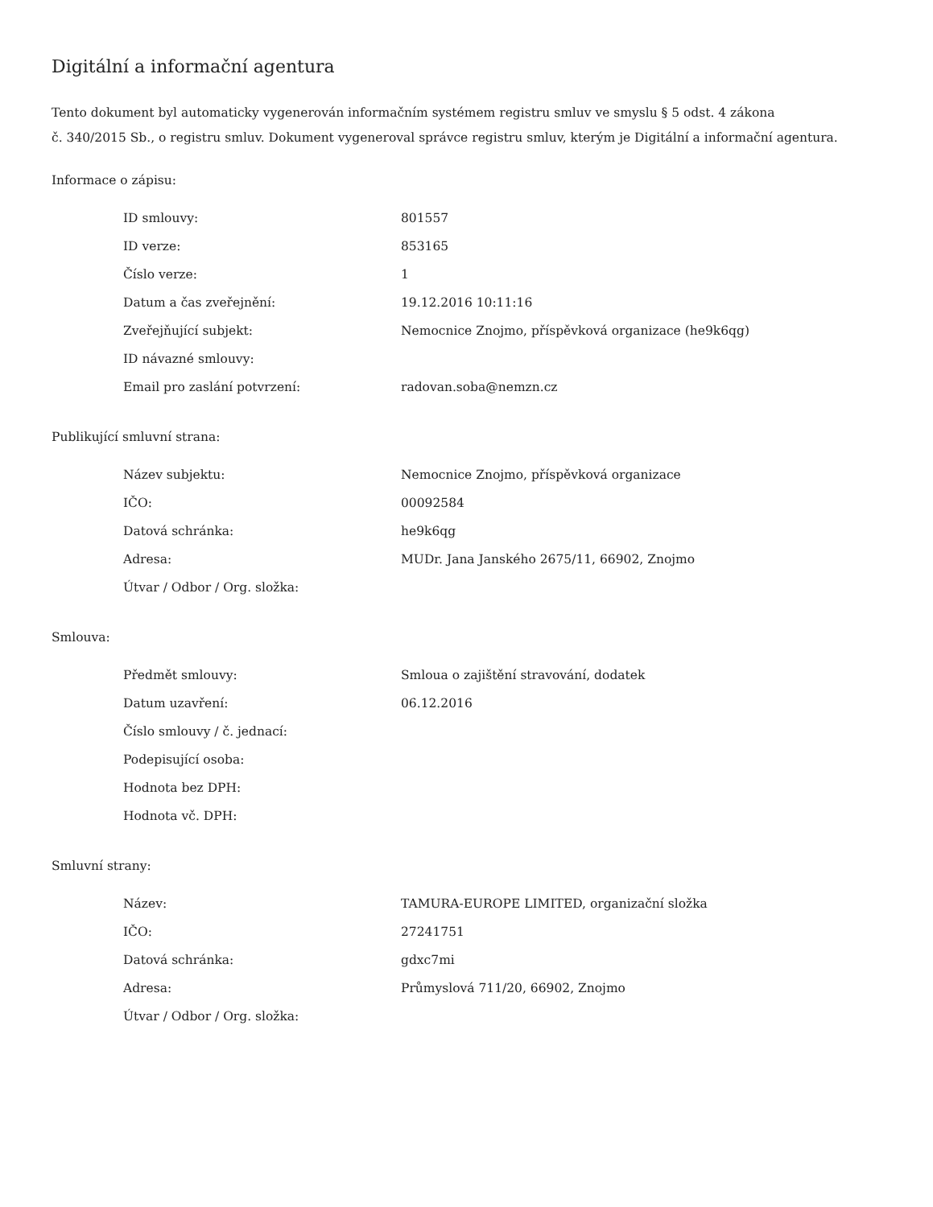Digitální a informační agentura
Tento dokument byl automaticky vygenerován informačním systémem registru smluv ve smyslu § 5 odst. 4 zákona
č. 340/2015 Sb., o registru smluv. Dokument vygeneroval správce registru smluv, kterým je Digitální a informační agentura.
Informace o zápisu:
| ID smlouvy: | 801557 |
| ID verze: | 853165 |
| Číslo verze: | 1 |
| Datum a čas zveřejnění: | 19.12.2016 10:11:16 |
| Zveřejňující subjekt: | Nemocnice Znojmo, příspěvková organizace (he9k6qg) |
| ID návazné smlouvy: | |
| Email pro zaslání potvrzení: | radovan.soba@nemzn.cz |
Publikující smluvní strana:
| Název subjektu: | Nemocnice Znojmo, příspěvková organizace |
| IČO: | 00092584 |
| Datová schránka: | he9k6qg |
| Adresa: | MUDr. Jana Janského 2675/11, 66902, Znojmo |
| Útvar / Odbor / Org. složka: | |
Smlouva:
| Předmět smlouvy: | Smloua o zajištění stravování, dodatek |
| Datum uzavření: | 06.12.2016 |
| Číslo smlouvy / č. jednací: | |
| Podepisující osoba: | |
| Hodnota bez DPH: | |
| Hodnota vč. DPH: | |
Smluvní strany:
| Název: | TAMURA-EUROPE LIMITED, organizační složka |
| IČO: | 27241751 |
| Datová schránka: | gdxc7mi |
| Adresa: | Průmyslová 711/20, 66902, Znojmo |
| Útvar / Odbor / Org. složka: | |